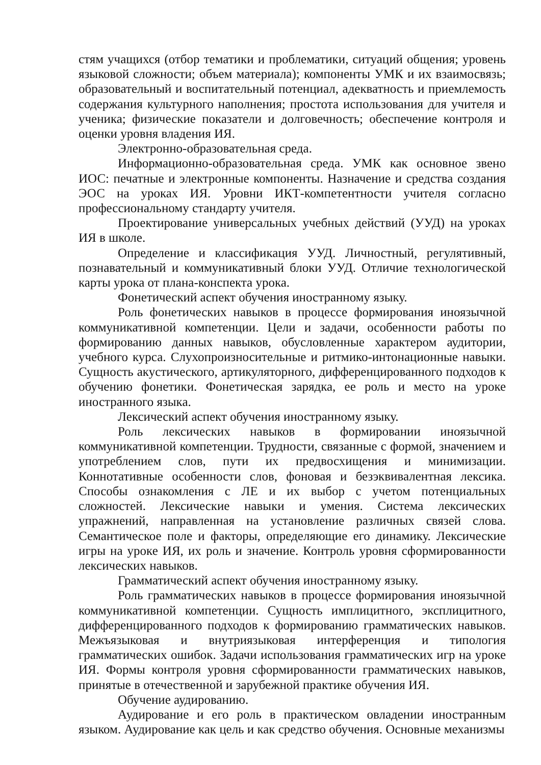стям учащихся (отбор тематики и проблематики, ситуаций общения; уровень языковой сложности; объем материала); компоненты УМК и их взаимосвязь; образовательный и воспитательный потенциал, адекватность и приемлемость содержания культурного наполнения; простота использования для учителя и ученика; физические показатели и долговечность; обеспечение контроля и оценки уровня владения ИЯ.
Электронно-образовательная среда.
Информационно-образовательная среда. УМК как основное звено ИОС: печатные и электронные компоненты. Назначение и средства создания ЭОС на уроках ИЯ. Уровни ИКТ-компетентности учителя согласно профессиональному стандарту учителя.
Проектирование универсальных учебных действий (УУД) на уроках ИЯ в школе.
Определение и классификация УУД. Личностный, регулятивный, познавательный и коммуникативный блоки УУД. Отличие технологической карты урока от плана-конспекта урока.
Фонетический аспект обучения иностранному языку.
Роль фонетических навыков в процессе формирования иноязычной коммуникативной компетенции. Цели и задачи, особенности работы по формированию данных навыков, обусловленные характером аудитории, учебного курса. Слухопроизносительные и ритмико-интонационные навыки. Сущность акустического, артикуляторного, дифференцированного подходов к обучению фонетики. Фонетическая зарядка, ее роль и место на уроке иностранного языка.
Лексический аспект обучения иностранному языку.
Роль лексических навыков в формировании иноязычной коммуникативной компетенции. Трудности, связанные с формой, значением и употреблением слов, пути их предвосхищения и минимизации. Коннотативные особенности слов, фоновая и безэквивалентная лексика. Способы ознакомления с ЛЕ и их выбор с учетом потенциальных сложностей. Лексические навыки и умения. Система лексических упражнений, направленная на установление различных связей слова. Семантическое поле и факторы, определяющие его динамику. Лексические игры на уроке ИЯ, их роль и значение. Контроль уровня сформированности лексических навыков.
Грамматический аспект обучения иностранному языку.
Роль грамматических навыков в процессе формирования иноязычной коммуникативной компетенции. Сущность имплицитного, эксплицитного, дифференцированного подходов к формированию грамматических навыков. Межъязыковая и внутриязыковая интерференция и типология грамматических ошибок. Задачи использования грамматических игр на уроке ИЯ. Формы контроля уровня сформированности грамматических навыков, принятые в отечественной и зарубежной практике обучения ИЯ.
Обучение аудированию.
Аудирование и его роль в практическом овладении иностранным языком. Аудирование как цель и как средство обучения. Основные механизмы